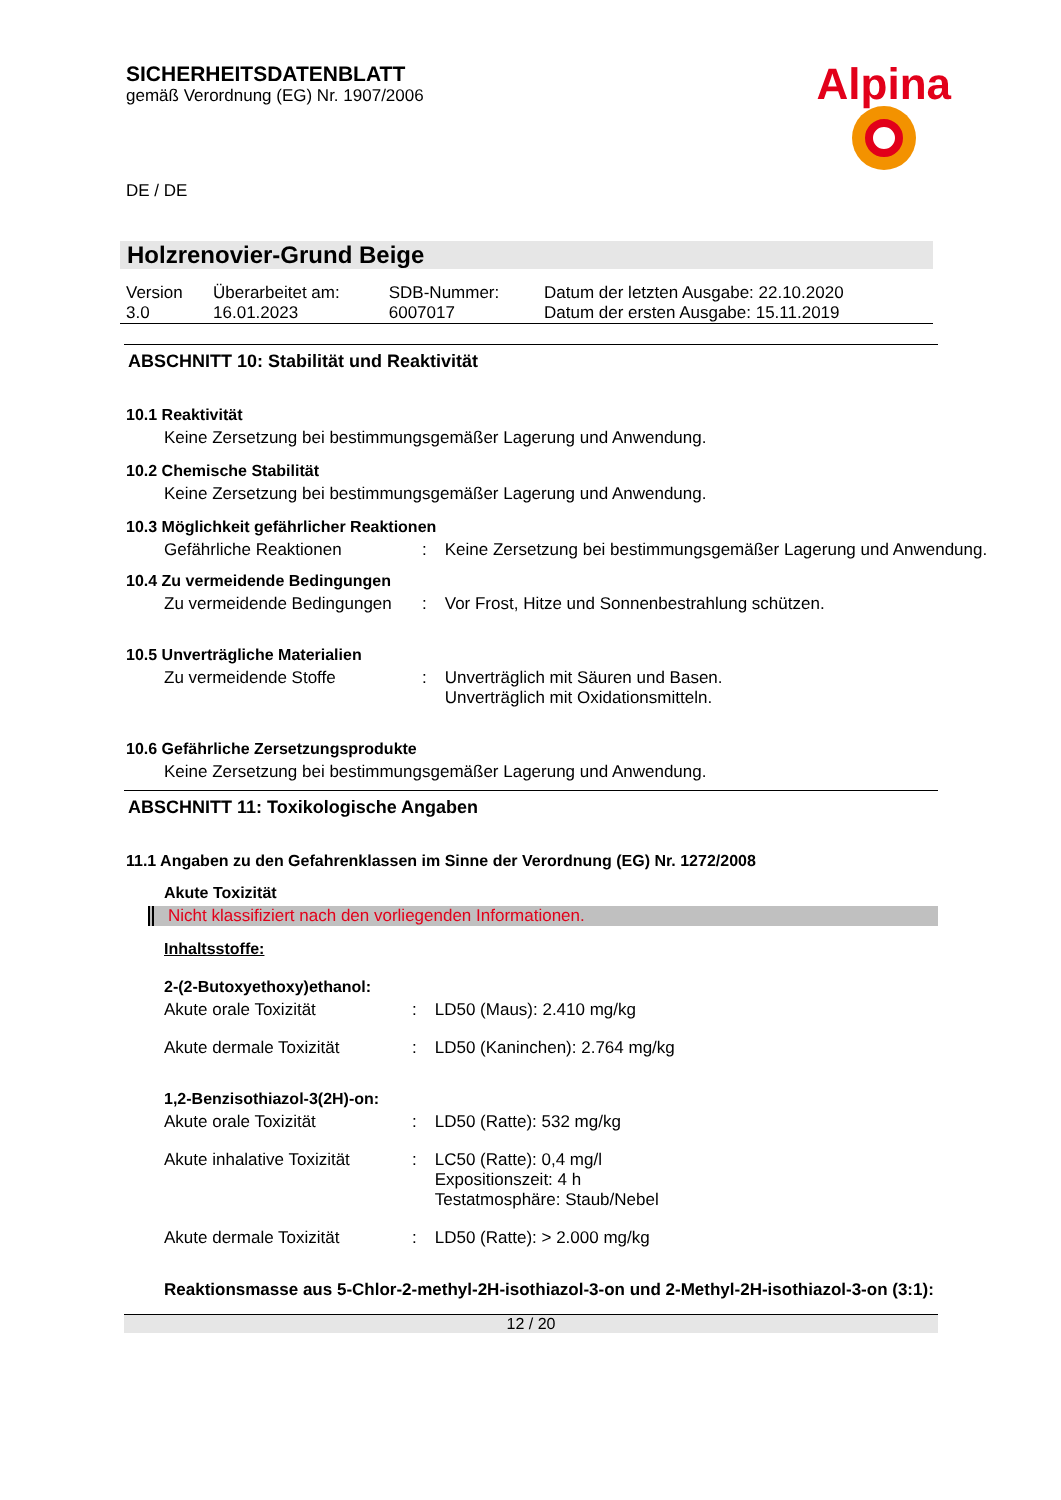SICHERHEITSDATENBLATT
gemäß Verordnung (EG) Nr. 1907/2006
DE / DE
Alpina
Holzrenovier-Grund Beige
| Version 3.0 | Überarbeitet am: 16.01.2023 | SDB-Nummer: 6007017 | Datum der letzten Ausgabe: 22.10.2020 Datum der ersten Ausgabe: 15.11.2019 |
ABSCHNITT 10: Stabilität und Reaktivität
10.1 Reaktivität
Keine Zersetzung bei bestimmungsgemäßer Lagerung und Anwendung.
10.2 Chemische Stabilität
Keine Zersetzung bei bestimmungsgemäßer Lagerung und Anwendung.
10.3 Möglichkeit gefährlicher Reaktionen
| Gefährliche Reaktionen | : | Keine Zersetzung bei bestimmungsgemäßer Lagerung und Anwendung. |
10.4 Zu vermeidende Bedingungen
| Zu vermeidende Bedingungen | : | Vor Frost, Hitze und Sonnenbestrahlung schützen. |
10.5 Unverträgliche Materialien
| Zu vermeidende Stoffe | : | Unverträglich mit Säuren und Basen. Unverträglich mit Oxidationsmitteln. |
10.6 Gefährliche Zersetzungsprodukte
Keine Zersetzung bei bestimmungsgemäßer Lagerung und Anwendung.
ABSCHNITT 11: Toxikologische Angaben
11.1 Angaben zu den Gefahrenklassen im Sinne der Verordnung (EG) Nr. 1272/2008
Akute Toxizität
Nicht klassifiziert nach den vorliegenden Informationen.
Inhaltsstoffe:
2-(2-Butoxyethoxy)ethanol:
| Akute orale Toxizität | : | LD50 (Maus): 2.410 mg/kg |
| Akute dermale Toxizität | : | LD50 (Kaninchen): 2.764 mg/kg |
1,2-Benzisothiazol-3(2H)-on:
| Akute orale Toxizität | : | LD50 (Ratte): 532 mg/kg |
| Akute inhalative Toxizität | : | LC50 (Ratte): 0,4 mg/l Expositionszeit: 4 h Testatmosphäre: Staub/Nebel |
| Akute dermale Toxizität | : | LD50 (Ratte): > 2.000 mg/kg |
Reaktionsmasse aus 5-Chlor-2-methyl-2H-isothiazol-3-on und 2-Methyl-2H-isothiazol-3-on (3:1):
12 / 20